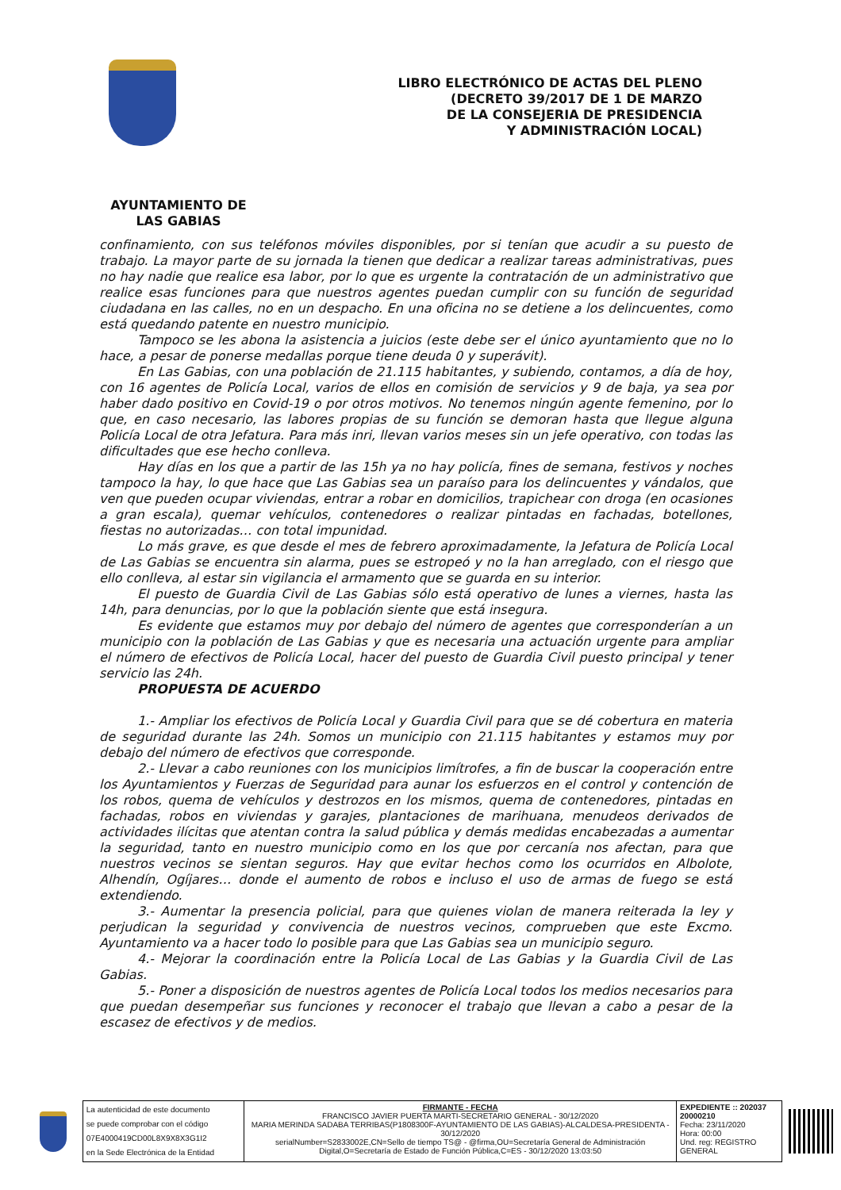LIBRO ELECTRÓNICO DE ACTAS DEL PLENO
(DECRETO 39/2017 DE 1 DE MARZO
DE LA CONSEJERIA DE PRESIDENCIA
Y ADMINISTRACIÓN LOCAL)
AYUNTAMIENTO DE
LAS GABIAS
confinamiento, con sus teléfonos móviles disponibles, por si tenían que acudir a su puesto de trabajo. La mayor parte de su jornada la tienen que dedicar a realizar tareas administrativas, pues no hay nadie que realice esa labor, por lo que es urgente la contratación de un administrativo que realice esas funciones para que nuestros agentes puedan cumplir con su función de seguridad ciudadana en las calles, no en un despacho. En una oficina no se detiene a los delincuentes, como está quedando patente en nuestro municipio.
Tampoco se les abona la asistencia a juicios (este debe ser el único ayuntamiento que no lo hace, a pesar de ponerse medallas porque tiene deuda 0 y superávit).
En Las Gabias, con una población de 21.115 habitantes, y subiendo, contamos, a día de hoy, con 16 agentes de Policía Local, varios de ellos en comisión de servicios y 9 de baja, ya sea por haber dado positivo en Covid-19 o por otros motivos. No tenemos ningún agente femenino, por lo que, en caso necesario, las labores propias de su función se demoran hasta que llegue alguna Policía Local de otra Jefatura. Para más inri, llevan varios meses sin un jefe operativo, con todas las dificultades que ese hecho conlleva.
Hay días en los que a partir de las 15h ya no hay policía, fines de semana, festivos y noches tampoco la hay, lo que hace que Las Gabias sea un paraíso para los delincuentes y vándalos, que ven que pueden ocupar viviendas, entrar a robar en domicilios, trapichear con droga (en ocasiones a gran escala), quemar vehículos, contenedores o realizar pintadas en fachadas, botellones, fiestas no autorizadas… con total impunidad.
Lo más grave, es que desde el mes de febrero aproximadamente, la Jefatura de Policía Local de Las Gabias se encuentra sin alarma, pues se estropeó y no la han arreglado, con el riesgo que ello conlleva, al estar sin vigilancia el armamento que se guarda en su interior.
El puesto de Guardia Civil de Las Gabias sólo está operativo de lunes a viernes, hasta las 14h, para denuncias, por lo que la población siente que está insegura.
Es evidente que estamos muy por debajo del número de agentes que corresponderían a un municipio con la población de Las Gabias y que es necesaria una actuación urgente para ampliar el número de efectivos de Policía Local, hacer del puesto de Guardia Civil puesto principal y tener servicio las 24h.
PROPUESTA DE ACUERDO
1.- Ampliar los efectivos de Policía Local y Guardia Civil para que se dé cobertura en materia de seguridad durante las 24h. Somos un municipio con 21.115 habitantes y estamos muy por debajo del número de efectivos que corresponde.
2.- Llevar a cabo reuniones con los municipios limítrofes, a fin de buscar la cooperación entre los Ayuntamientos y Fuerzas de Seguridad para aunar los esfuerzos en el control y contención de los robos, quema de vehículos y destrozos en los mismos, quema de contenedores, pintadas en fachadas, robos en viviendas y garajes, plantaciones de marihuana, menudeos derivados de actividades ilícitas que atentan contra la salud pública y demás medidas encabezadas a aumentar la seguridad, tanto en nuestro municipio como en los que por cercanía nos afectan, para que nuestros vecinos se sientan seguros. Hay que evitar hechos como los ocurridos en Albolote, Alhendín, Ogíjares… donde el aumento de robos e incluso el uso de armas de fuego se está extendiendo.
3.- Aumentar la presencia policial, para que quienes violan de manera reiterada la ley y perjudican la seguridad y convivencia de nuestros vecinos, comprueben que este Excmo. Ayuntamiento va a hacer todo lo posible para que Las Gabias sea un municipio seguro.
4.- Mejorar la coordinación entre la Policía Local de Las Gabias y la Guardia Civil de Las Gabias.
5.- Poner a disposición de nuestros agentes de Policía Local todos los medios necesarios para que puedan desempeñar sus funciones y reconocer el trabajo que llevan a cabo a pesar de la escasez de efectivos y de medios.
| La autenticidad de este documento se puede comprobar con el código 07E4000419CD00L8X9X8X3G1I2 en la Sede Electrónica de la Entidad | FIRMANTE - FECHA FRANCISCO JAVIER PUERTA MARTI-SECRETARIO GENERAL - 30/12/2020 MARIA MERINDA SADABA TERRIBAS(P1808300F-AYUNTAMIENTO DE LAS GABIAS)-ALCALDESA-PRESIDENTA - 30/12/2020 serialNumber=S2833002E,CN=Sello de tiempo TS@ - @firma,OU=Secretaría General de Administración Digital,O=Secretaría de Estado de Función Pública,C=ES - 30/12/2020 13:03:50 | EXPEDIENTE :: 202037 20000210 Fecha: 23/11/2020 Hora: 00:00 Und. reg: REGISTRO GENERAL |